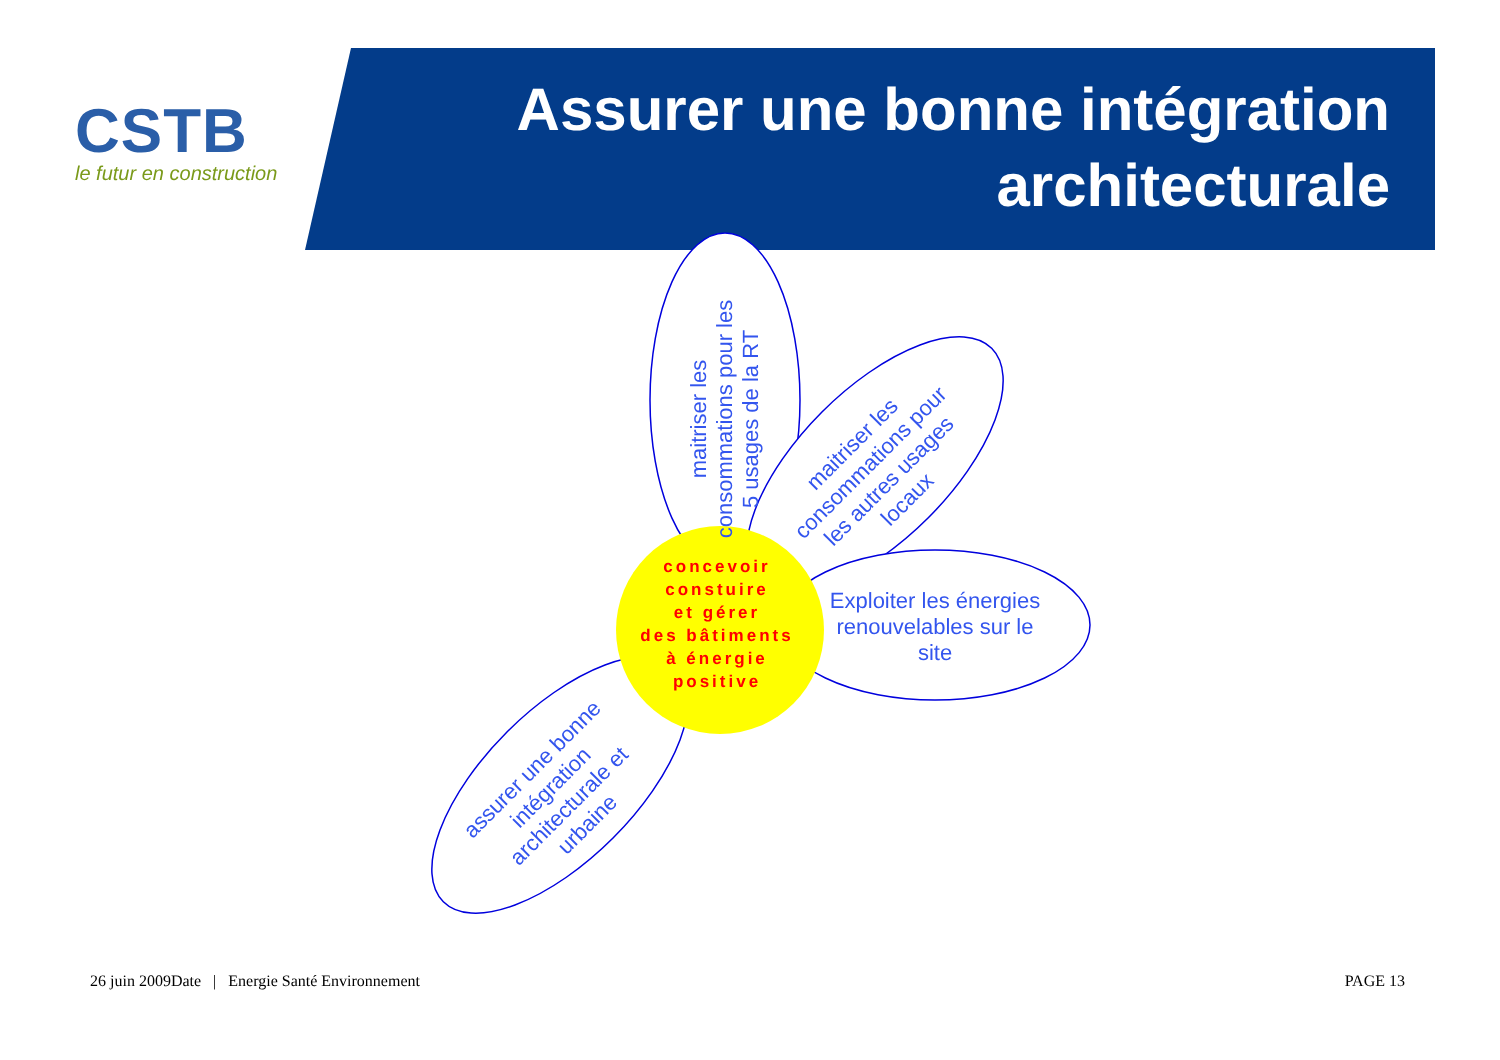CSTB
le futur en construction
Assurer une bonne intégration
architecturale
maitriser les consommations pour les 5 usages de la RT
maitriser les consommations pour les autres usages locaux
Exploiter les énergies renouvelables sur le site
assurer une bonne intégration architecturale et urbaine
concevoir
constuire
et gérer
des bâtiments
à énergie
positive
26 juin 2009Date | Energie Santé Environnement PAGE 13